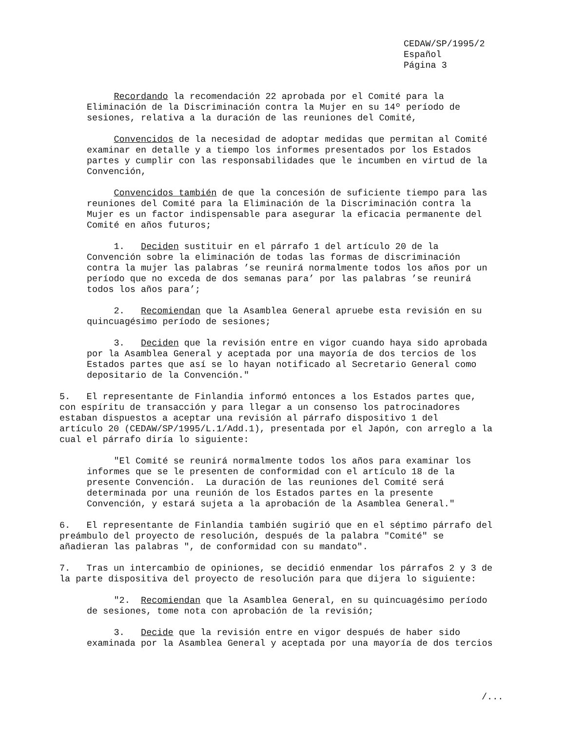CEDAW/SP/1995/2 Español Página 3
Recordando la recomendación 22 aprobada por el Comité para la Eliminación de la Discriminación contra la Mujer en su 14º período de sesiones, relativa a la duración de las reuniones del Comité,
Convencidos de la necesidad de adoptar medidas que permitan al Comité examinar en detalle y a tiempo los informes presentados por los Estados partes y cumplir con las responsabilidades que le incumben en virtud de la Convención,
Convencidos también de que la concesión de suficiente tiempo para las reuniones del Comité para la Eliminación de la Discriminación contra la Mujer es un factor indispensable para asegurar la eficacia permanente del Comité en años futuros;
1. Deciden sustituir en el párrafo 1 del artículo 20 de la Convención sobre la eliminación de todas las formas de discriminación contra la mujer las palabras ’se reunirá normalmente todos los años por un período que no exceda de dos semanas para’ por las palabras ’se reunirá todos los años para’;
2. Recomiendan que la Asamblea General apruebe esta revisión en su quincuagésimo período de sesiones;
3. Deciden que la revisión entre en vigor cuando haya sido aprobada por la Asamblea General y aceptada por una mayoría de dos tercios de los Estados partes que así se lo hayan notificado al Secretario General como depositario de la Convención."
5. El representante de Finlandia informó entonces a los Estados partes que, con espíritu de transacción y para llegar a un consenso los patrocinadores estaban dispuestos a aceptar una revisión al párrafo dispositivo 1 del artículo 20 (CEDAW/SP/1995/L.1/Add.1), presentada por el Japón, con arreglo a la cual el párrafo diría lo siguiente:
"El Comité se reunirá normalmente todos los años para examinar los informes que se le presenten de conformidad con el artículo 18 de la presente Convención. La duración de las reuniones del Comité será determinada por una reunión de los Estados partes en la presente Convención, y estará sujeta a la aprobación de la Asamblea General."
6. El representante de Finlandia también sugirió que en el séptimo párrafo del preámbulo del proyecto de resolución, después de la palabra "Comité" se añadieran las palabras ", de conformidad con su mandato".
7. Tras un intercambio de opiniones, se decidió enmendar los párrafos 2 y 3 de la parte dispositiva del proyecto de resolución para que dijera lo siguiente:
"2. Recomiendan que la Asamblea General, en su quincuagésimo período de sesiones, tome nota con aprobación de la revisión;
3. Decide que la revisión entre en vigor después de haber sido examinada por la Asamblea General y aceptada por una mayoría de dos tercios
/...